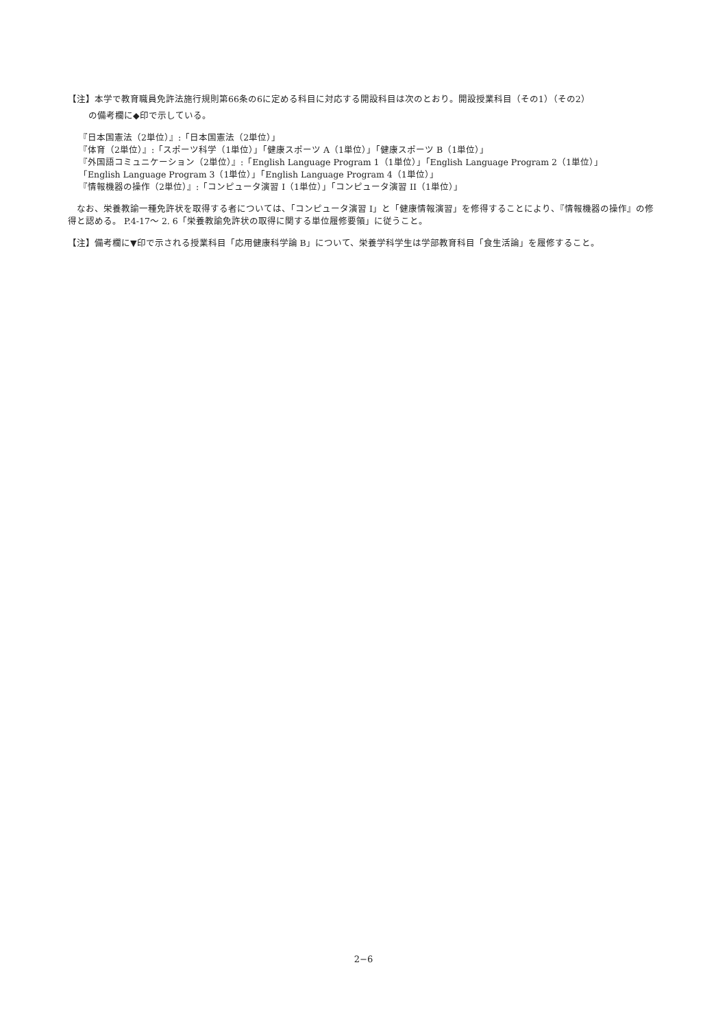【注】本学で教育職員免許法施行規則第66条の6に定める科目に対応する開設科目は次のとおり。開設授業科目（その1）（その2）
の備考欄に◆印で示している。
『日本国憲法（2単位）』:「日本国憲法（2単位）」
『体育（2単位）』:「スポーツ科学（1単位）」「健康スポーツ A（1単位）」「健康スポーツ B（1単位）」
『外国語コミュニケーション（2単位）』:「English Language Program 1（1単位）」「English Language Program 2（1単位）」
「English Language Program 3（1単位）」「English Language Program 4（1単位）」
『情報機器の操作（2単位）』:「コンピュータ演習 I（1単位）」「コンピュータ演習 II（1単位）」
　なお、栄養教諭一種免許状を取得する者については、「コンピュータ演習 I」と「健康情報演習」を修得することにより、『情報機器の操作』の修得と認める。 P.4-17～ 2. 6「栄養教諭免許状の取得に関する単位履修要領」に従うこと。
【注】備考欄に▼印で示される授業科目「応用健康科学論 B」について、栄養学科学生は学部教育科目「食生活論」を履修すること。
2−6